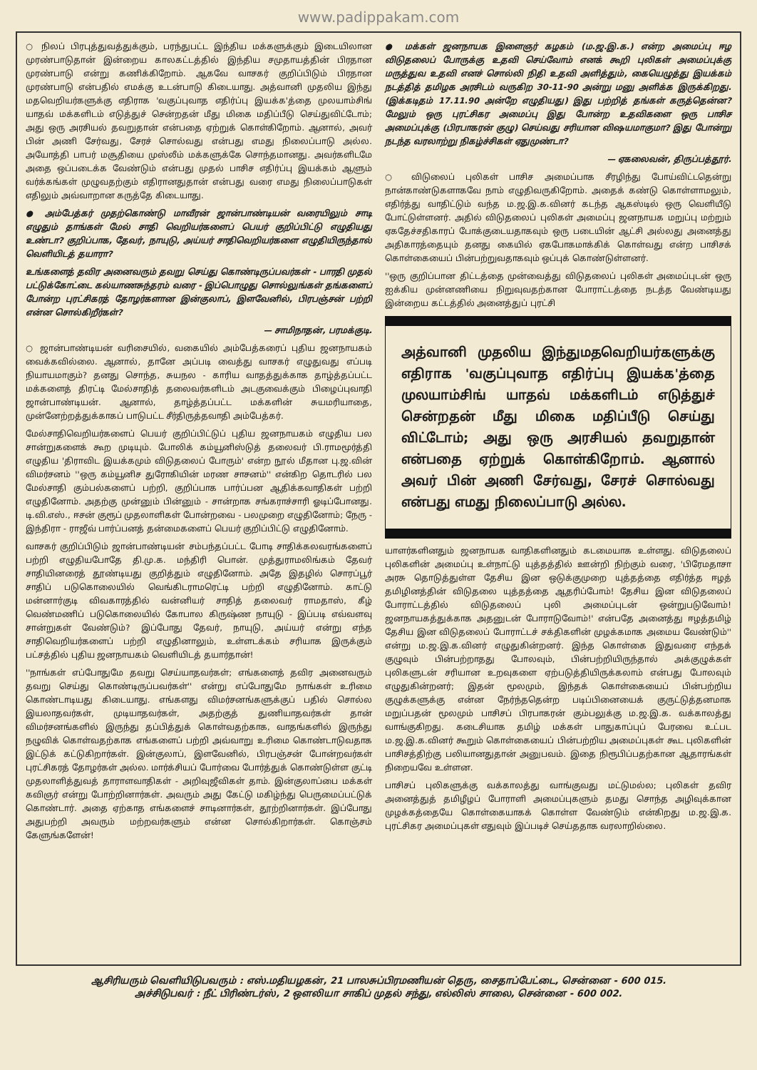www.padippakam.com
○ நிலப் பிரபுத்துவத்துக்கும், பரந்துபட்ட இந்திய மக்களுக்கும் இடையிலான முரண்பாடுதான் இன்றைய காலகட்டத்தில் இந்திய சமுதாயத்தின் பிரதான முரண்பாடு என்று கணிக்கிறோம். ஆகவே வாசகர் குறிப்பிடும் பிரதான முரண்பாடு என்பதில் எமக்கு உடன்பாடு கிடையாது. அத்வானி முதலிய இந்து மதவெறியர்களுக்கு எதிராக 'வகுப்புவாத எதிர்ப்பு இயக்க'த்தை முலயாம்சிங் யாதவ் மக்களிடம் எடுத்துச் சென்றதன் மீது மிகை மதிப்பீடு செய்துவிட்டோம்; அது ஒரு அரசியல் தவறுதான் என்பதை ஏற்றுக் கொள்கிறோம். ஆனால், அவர் பின் அணி சேர்வது, சேரச் சொல்வது என்பது எமது நிலைப்பாடு அல்ல. அயோத்தி பாபர் மசூதியை முஸ்லீம் மக்களுக்கே சொந்தமானது. அவர்களிடமே அதை ஒப்படைக்க வேண்டும் என்பது முதல் பாசிச எதிர்ப்பு இயக்கம் ஆளும் வர்க்கங்கள் முழுவதற்கும் எதிரானதுதான் என்பது வரை எமது நிலைப்பாடுகள் எதிலும் அவ்வாறான கருத்தே கிடையாது.
● அம்பேத்கர் முதற்கொண்டு மாவீரன் ஜான்பாண்டியன் வரையிலும் சாடி எழுதும் தாங்கள் மேல் சாதி வெறியர்களைப் பெயர் குறிப்பிட்டு எழுதியது உண்டா? குறிப்பாக, தேவர், நாயுடு, அய்யர் சாதிவெறியர்களை எழுதியிருந்தால் வெளியிடத் தயாரா?
உங்களைத் தவிர அனைவரும் தவறு செய்து கொண்டிருப்பவர்கள் - பாரதி முதல் பட்டுக்கோட்டை கல்யாணசுந்தரம் வரை - இப்பொழுது சொல்லுங்கள் தங்களைப் போன்ற புரட்சிகரத் தோழர்களான இன்குலாப், இளவேனில், பிரபஞ்சன் பற்றி என்ன சொல்கிறீர்கள்?
— சாமிநாதன், பரமக்குடி.
○ ஜான்பாண்டியன் வரிசையில், வகையில் அம்பேத்கரைப் புதிய ஜனநாயகம் வைக்கவில்லை. ஆனால், தானே அப்படி வைத்து வாசகர் எழுதுவது எப்படி நியாயமாகும்? தனது சொந்த, சுயநல - காரிய வாதத்துக்காக தாழ்த்தப்பட்ட மக்களைத் திரட்டி மேல்சாதித் தலைவர்களிடம் அடகுவைக்கும் பிழைப்புவாதி ஜான்பாண்டியன். ஆனால், தாழ்த்தப்பட்ட மக்களின் சுயமரியாதை, முன்னேற்றத்துக்காகப் பாடுபட்ட சீர்திருத்தவாதி அம்பேத்கர்.
மேல்சாதிவெறியர்களைப் பெயர் குறிப்பிட்டுப் புதிய ஜனநாயகம் எழுதிய பல சான்றுகளைக் கூற முடியும். போலிக் கம்யூனிஸ்டுத் தலைவர் பி.ராமமூர்த்தி எழுதிய 'திராவிட இயக்கமும் விடுதலைப் போரும்' என்ற நூல் மீதான பு.ஜ.வின் விமர்சனம் ''ஒரு கம்யூனிச துரோகியின் மரண சாசனம்'' என்கிற தொடரில் பல மேல்சாதி கும்பல்களைப் பற்றி, குறிப்பாக பார்ப்பன ஆதிக்கவாதிகள் பற்றி எழுதினோம். அதற்கு முன்னும் பின்னும் - சான்றாக சங்கராச்சாரி ஓடிப்போனது. டி.வி.எஸ்., ஈசன் குரூப் முதலாளிகள் போன்றவை - பலமுறை எழுதினோம்; நேரு - இந்திரா - ராஜீவ் பார்ப்பனத் தன்மைகளைப் பெயர் குறிப்பிட்டு எழுதினோம்.
வாசகர் குறிப்பிடும் ஜான்பாண்டியன் சம்பந்தப்பட்ட போடி சாதிக்கலவரங்களைப் பற்றி எழுதியபோதே தி.மு.க. மந்திரி பொன். முத்துராமலிங்கம் தேவர் சாதியினரைத் தூண்டியது குறித்தும் எழுதினோம். அதே இதழில் சொரப்பூர் சாதிப் படுகொலையில் வெங்கிடராமரெட்டி பற்றி எழுதினோம். காட்டு மன்னார்குடி விவகாரத்தில் வன்னியர் சாதித் தலைவர் ராமதாஸ், கீழ் வெண்மணிப் படுகொலையில் கோபால கிருஷ்ண நாயுடு - இப்படி எவ்வளவு சான்றுகள் வேண்டும்? இப்போது தேவர், நாயுடு, அய்யர் என்று எந்த சாதிவெறியர்களைப் பற்றி எழுதினாலும், உள்ளடக்கம் சரியாக இருக்கும் பட்சத்தில் புதிய ஜனநாயகம் வெளியிடத் தயார்தான்!
''நாங்கள் எப்போதுமே தவறு செய்யாதவர்கள்; எங்களைத் தவிர அனைவரும் தவறு செய்து கொண்டிருப்பவர்கள்'' என்று எப்போதுமே நாங்கள் உரிமை கொண்டாடியது கிடையாது. எங்களது விமர்சனங்களுக்குப் பதில் சொல்ல இயலாதவர்கள், முடியாதவர்கள், அதற்குத் துணியாதவர்கள் தான் விமர்சனங்களில் இருந்து தப்பித்துக் கொள்வதற்காக, வாதங்களில் இருந்து நழுவிக் கொள்வதற்காக எங்களைப் பற்றி அவ்வாறு உரிமை கொண்டாடுவதாக இட்டுக் கட்டுகிறார்கள். இன்குலாப், இளவேனில், பிரபஞ்சன் போன்றவர்கள் புரட்சிகரத் தோழர்கள் அல்ல. மார்க்சியப் போர்வை போர்த்துக் கொண்டுள்ள குட்டி முதலாளித்துவத் தாராளவாதிகள் - அறிவுஜீவிகள் தாம். இன்குலாப்பை மக்கள் கவிஞர் என்று போற்றினார்கள். அவரும் அது கேட்டு மகிழ்ந்து பெருமைப்பட்டுக் கொண்டார். அதை ஏற்காத எங்களைச் சாடினார்கள், தூற்றினார்கள். இப்போது அதுபற்றி அவரும் மற்றவர்களும் என்ன சொல்கிறார்கள். கொஞ்சம் கேளுங்களேன்!
● மக்கள் ஜனநாயக இளைஞர் கழகம் (ம.ஜ.இ.க.) என்ற அமைப்பு ஈழ விடுதலைப் போருக்கு உதவி செய்வோம் எனக் கூறி புலிகள் அமைப்புக்கு மருத்துவ உதவி எனச் சொல்லி நிதி உதவி அளித்தும், கையெழுத்து இயக்கம் நடத்தித் தமிழக அரசிடம் வருகிற 30-11-90 அன்று மனு அளிக்க இருக்கிறது. (இக்கடிதம் 17.11.90 அன்றே எழுதியது) இது பற்றித் தங்கள் கருத்தென்ன? மேலும் ஒரு புரட்சிகர அமைப்பு இது போன்ற உதவிகளை ஒரு பாசிச அமைப்புக்கு (பிரபாகரன் குழு) செய்வது சரியான விஷயமாகுமா? இது போன்று நடந்த வரலாற்று நிகழ்ச்சிகள் ஏதுமுண்டா?
— ஏகலைவன், திருப்பத்தூர்.
○ விடுலைப் புலிகள் பாசிச அமைப்பாக சீரழிந்து போய்விட்டதென்று நான்காண்டுகளாகவே நாம் எழுதிவருகிறோம். அதைக் கண்டு கொள்ளாமலும், எதிர்த்து வாதிட்டும் வந்த ம.ஜ.இ.க.வினர் கடந்த ஆகஸ்டில் ஒரு வெளியீடு போட்டுள்ளனர். அதில் விடுதலைப் புலிகள் அமைப்பு ஜனநாயக மறுப்பு மற்றும் ஏகதேச்சதிகாரப் போக்குடையதாகவும் ஒரு படையின் ஆட்சி அல்லது அனைத்து அதிகாரத்தையும் தனது கையில் ஏகபோகமாக்கிக் கொள்வது என்ற பாசிசக் கொள்கையைப் பின்பற்றுவதாகவும் ஒப்புக் கொண்டுள்ளனர்.
''ஒரு குறிப்பான திட்டத்தை முன்வைத்து விடுதலைப் புலிகள் அமைப்புடன் ஒரு ஐக்கிய முன்னணியை நிறுவுவதற்கான போராட்டத்தை நடத்த வேண்டியது இன்றைய கட்டத்தில் அனைத்துப் புரட்சி
அத்வானி முதலிய இந்துமதவெறியர்களுக்கு எதிராக 'வகுப்புவாத எதிர்ப்பு இயக்க'த்தை முலயாம்சிங் யாதவ் மக்களிடம் எடுத்துச் சென்றதன் மீது மிகை மதிப்பீடு செய்து விட்டோம்; அது ஒரு அரசியல் தவறுதான் என்பதை ஏற்றுக் கொள்கிறோம். ஆனால் அவர் பின் அணி சேர்வது, சேரச் சொல்வது என்பது எமது நிலைப்பாடு அல்ல.
யாளர்களினதும் ஜனநாயக வாதிகளினதும் கடமையாக உள்ளது. விடுதலைப் புலிகளின் அமைப்பு உள்நாட்டு யுத்தத்தில் ஊன்றி நிற்கும் வரை, 'பிரேமதாசா அரசு தொடுத்துள்ள தேசிய இன ஒடுக்குமுறை யுத்தத்தை எதிர்த்த ஈழத் தமிழினத்தின் விடுதலை யுத்தத்தை ஆதரிப்போம்! தேசிய இன விடுதலைப் போராட்டத்தில் விடுதலைப் புலி அமைப்புடன் ஒன்றுபடுவோம்! ஜனநாயகத்துக்காக அதனுடன் போராடுவோம்!' என்பதே அனைத்து ஈழத்தமிழ் தேசிய இன விடுதலைப் போராட்டச் சக்திகளின் முழக்கமாக அமைய வேண்டும்'' என்று ம.ஜ.இ.க.வினர் எழுதுகின்றனர். இந்த கொள்கை இதுவரை எந்தக் குழுவும் பின்பற்றாதது போலவும், பின்பற்றியிருந்தால் அக்குழுக்கள் புலிகளுடன் சரியான உறவுகளை ஏற்படுத்தியிருக்கலாம் என்பது போலவும் எழுதுகின்றனர்; இதன் மூலமும், இந்தக் கொள்கையைப் பின்பற்றிய குழுக்களுக்கு என்ன நேர்ந்ததென்ற படிப்பினையைக் குருட்டுத்தனமாக மறுப்பதன் மூலமும் பாசிசப் பிரபாகரன் கும்பலுக்கு ம.ஜ.இ.க. வக்காலத்து வாங்குகிறது. கடைசியாக தமிழ் மக்கள் பாதுகாப்புப் பேரவை உட்பட ம.ஜ.இ.க.வினர் கூறும் கொள்கையைப் பின்பற்றிய அமைப்புகள் கூட புலிகளின் பாசிசத்திற்கு பலியானதுதான் அனுபவம். இதை நிரூபிப்பதற்கான ஆதாரங்கள் நிறையவே உள்ளன.
பாசிசப் புலிகளுக்கு வக்காலத்து வாங்குவது மட்டுமல்ல; புலிகள் தவிர அனைத்துத் தமிழீழப் போராளி அமைப்புகளும் தமது சொந்த அழிவுக்கான முழக்கத்தையே கொள்கையாகக் கொள்ள வேண்டும் என்கிறது ம.ஜ.இ.க. புரட்சிகர அமைப்புகள் எதுவும் இப்படிச் செய்ததாக வரலாறில்லை.
ஆசிரியரும் வெளியிடுபவரும் : எஸ்.மதியழகன், 21 பாலசுப்பிரமணியன் தெரு, சைதாப்பேட்டை, சென்னை - 600 015.
அச்சிடுபவர் : நீட் பிரிண்டர்ஸ், 2 ஒளலியா சாகிப் முதல் சந்து, எல்லிஸ் சாலை, சென்னை - 600 002.